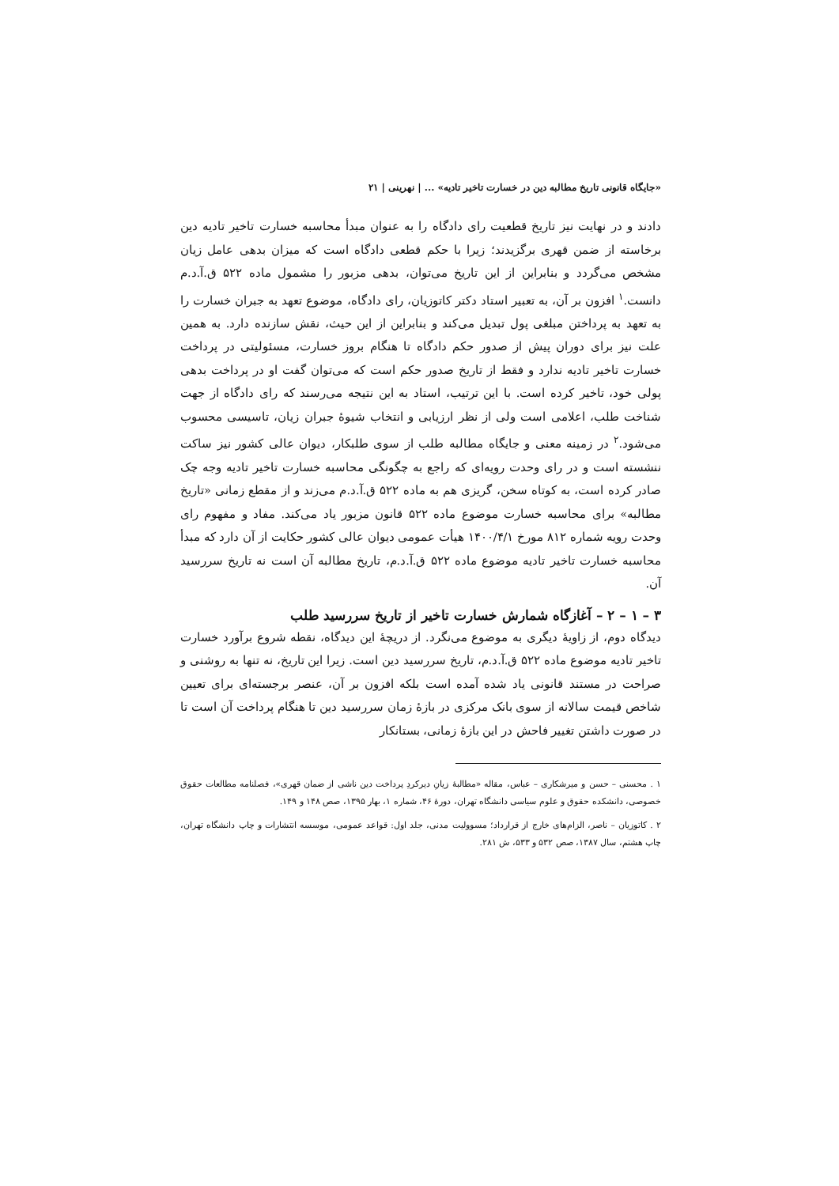«جایگاه قانونی تاریخ مطالبه دین در خسارت تاخیر تادیه» ... | نهرینی | ۲۱
دادند و در نهایت نیز تاریخ قطعیت رای دادگاه را به عنوان مبدأ محاسبه خسارت تاخیر تادیه دین برخاسته از ضمن قهری برگزیدند؛ زیرا با حکم قطعی دادگاه است که میزان بدهی عامل زیان مشخص می‌گردد و بنابراین از این تاریخ می‌توان، بدهی مزبور را مشمول ماده ۵۲۲ ق.آ.د.م دانست.<sup>۱</sup> افزون بر آن، به تعبیر استاد دکتر کاتوزیان، رای دادگاه، موضوع تعهد به جبران خسارت را به تعهد به پرداختن مبلغی پول تبدیل می‌کند و بنابراین از این حیث، نقش سازنده دارد. به همین علت نیز برای دوران پیش از صدور حکم دادگاه تا هنگام بروز خسارت، مسئولیتی در پرداخت خسارت تاخیر تادیه ندارد و فقط از تاریخ صدور حکم است که می‌توان گفت او در پرداخت بدهی پولی خود، تاخیر کرده است. با این ترتیب، استاد به این نتیجه می‌رسند که رای دادگاه از جهت شناخت طلب، اعلامی است ولی از نظر ارزیابی و انتخاب شیوۀ جبران زیان، تاسیسی محسوب می‌شود.<sup>۲</sup> در زمینه معنی و جایگاه مطالبه طلب از سوی طلبکار، دیوان عالی کشور نیز ساکت ننشسته است و در رای وحدت رویه‌ای که راجع به چگونگی محاسبه خسارت تاخیر تادیه وجه چک صادر کرده است، به کوتاه سخن، گریزی هم به ماده ۵۲۲ ق.آ.د.م می‌زند و از مقطع زمانی «تاریخ مطالبه» برای محاسبه خسارت موضوع ماده ۵۲۲ قانون مزبور یاد می‌کند. مفاد و مفهوم رای وحدت رویه شماره ۸۱۲ مورخ ۱۴۰۰/۴/۱ هیأت عمومی دیوان عالی کشور حکایت از آن دارد که مبدأ محاسبه خسارت تاخیر تادیه موضوع ماده ۵۲۲ ق.آ.د.م، تاریخ مطالبه آن است نه تاریخ سررسید آن.
۳ – ۱ – ۲ – آغازگاه شمارش خسارت تاخیر از تاریخ سررسید طلب
دیدگاه دوم، از زاویۀ دیگری به موضوع می‌نگرد. از دریچۀ این دیدگاه، نقطه شروع برآورد خسارت تاخیر تادیه موضوع ماده ۵۲۲ ق.آ.د.م، تاریخ سررسید دین است. زیرا این تاریخ، نه تنها به روشنی و صراحت در مستند قانونی یاد شده آمده است بلکه افزون بر آن، عنصر برجسته‌ای برای تعیین شاخص قیمت سالانه از سوی بانک مرکزی در بازۀ زمان سررسید دین تا هنگام پرداخت آن است تا در صورت داشتن تغییر فاحش در این بازۀ زمانی، بستانکار
۱ . محسنی – حسن و میرشکاری – عباس، مقاله «مطالبۀ زیانِ دیرکردِ پرداخت دین ناشی از ضمان قهری»، فصلنامه مطالعات حقوق خصوصی، دانشکده حقوق و علوم سیاسی دانشگاه تهران، دورۀ ۴۶، شماره ۱، بهار ۱۳۹۵، صص ۱۴۸ و ۱۴۹.
۲ . کاتوزیان – ناصر، الزام‌های خارج از قرارداد؛ مسوولیت مدنی، جلد اول: قواعد عمومی، موسسه انتشارات و چاپ دانشگاه تهران، چاپ هشتم، سال ۱۳۸۷، صص ۵۳۲ و ۵۳۳، ش ۲۸۱.